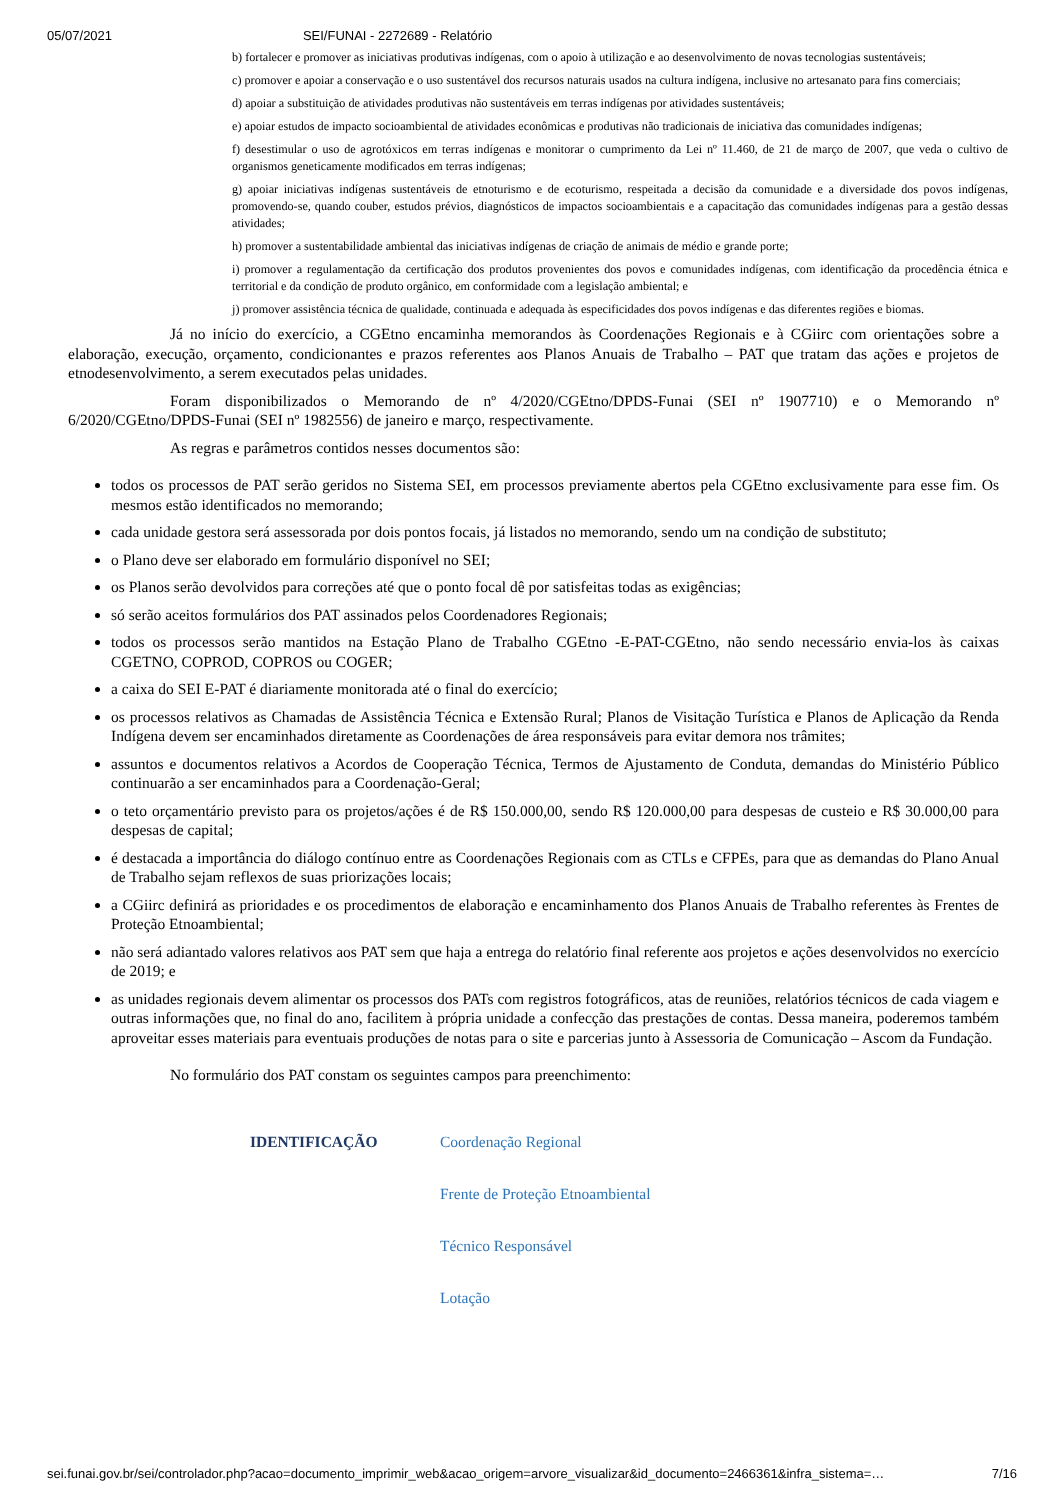05/07/2021 SEI/FUNAI - 2272689 - Relatório
b) fortalecer e promover as iniciativas produtivas indígenas, com o apoio à utilização e ao desenvolvimento de novas tecnologias sustentáveis;
c) promover e apoiar a conservação e o uso sustentável dos recursos naturais usados na cultura indígena, inclusive no artesanato para fins comerciais;
d) apoiar a substituição de atividades produtivas não sustentáveis em terras indígenas por atividades sustentáveis;
e) apoiar estudos de impacto socioambiental de atividades econômicas e produtivas não tradicionais de iniciativa das comunidades indígenas;
f) desestimular o uso de agrotóxicos em terras indígenas e monitorar o cumprimento da Lei nº 11.460, de 21 de março de 2007, que veda o cultivo de organismos geneticamente modificados em terras indígenas;
g) apoiar iniciativas indígenas sustentáveis de etnoturismo e de ecoturismo, respeitada a decisão da comunidade e a diversidade dos povos indígenas, promovendo-se, quando couber, estudos prévios, diagnósticos de impactos socioambientais e a capacitação das comunidades indígenas para a gestão dessas atividades;
h) promover a sustentabilidade ambiental das iniciativas indígenas de criação de animais de médio e grande porte;
i) promover a regulamentação da certificação dos produtos provenientes dos povos e comunidades indígenas, com identificação da procedência étnica e territorial e da condição de produto orgânico, em conformidade com a legislação ambiental; e
j) promover assistência técnica de qualidade, continuada e adequada às especificidades dos povos indígenas e das diferentes regiões e biomas.
Já no início do exercício, a CGEtno encaminha memorandos às Coordenações Regionais e à CGiirc com orientações sobre a elaboração, execução, orçamento, condicionantes e prazos referentes aos Planos Anuais de Trabalho – PAT que tratam das ações e projetos de etnodesenvolvimento, a serem executados pelas unidades.
Foram disponibilizados o Memorando de nº 4/2020/CGEtno/DPDS-Funai (SEI nº 1907710) e o Memorando nº 6/2020/CGEtno/DPDS-Funai (SEI nº 1982556) de janeiro e março, respectivamente.
As regras e parâmetros contidos nesses documentos são:
todos os processos de PAT serão geridos no Sistema SEI, em processos previamente abertos pela CGEtno exclusivamente para esse fim. Os mesmos estão identificados no memorando;
cada unidade gestora será assessorada por dois pontos focais, já listados no memorando, sendo um na condição de substituto;
o Plano deve ser elaborado em formulário disponível no SEI;
os Planos serão devolvidos para correções até que o ponto focal dê por satisfeitas todas as exigências;
só serão aceitos formulários dos PAT assinados pelos Coordenadores Regionais;
todos os processos serão mantidos na Estação Plano de Trabalho CGEtno -E-PAT-CGEtno, não sendo necessário envia-los às caixas CGETNO, COPROD, COPROS ou COGER;
a caixa do SEI E-PAT é diariamente monitorada até o final do exercício;
os processos relativos as Chamadas de Assistência Técnica e Extensão Rural; Planos de Visitação Turística e Planos de Aplicação da Renda Indígena devem ser encaminhados diretamente as Coordenações de área responsáveis para evitar demora nos trâmites;
assuntos e documentos relativos a Acordos de Cooperação Técnica, Termos de Ajustamento de Conduta, demandas do Ministério Público continuarão a ser encaminhados para a Coordenação-Geral;
o teto orçamentário previsto para os projetos/ações é de R$ 150.000,00, sendo R$ 120.000,00 para despesas de custeio e R$ 30.000,00 para despesas de capital;
é destacada a importância do diálogo contínuo entre as Coordenações Regionais com as CTLs e CFPEs, para que as demandas do Plano Anual de Trabalho sejam reflexos de suas priorizações locais;
a CGiirc definirá as prioridades e os procedimentos de elaboração e encaminhamento dos Planos Anuais de Trabalho referentes às Frentes de Proteção Etnoambiental;
não será adiantado valores relativos aos PAT sem que haja a entrega do relatório final referente aos projetos e ações desenvolvidos no exercício de 2019; e
as unidades regionais devem alimentar os processos dos PATs com registros fotográficos, atas de reuniões, relatórios técnicos de cada viagem e outras informações que, no final do ano, facilitem à própria unidade a confecção das prestações de contas. Dessa maneira, poderemos também aproveitar esses materiais para eventuais produções de notas para o site e parcerias junto à Assessoria de Comunicação – Ascom da Fundação.
No formulário dos PAT constam os seguintes campos para preenchimento:
| IDENTIFICAÇÃO | Coordenação Regional |
| | Frente de Proteção Etnoambiental |
| | Técnico Responsável |
| | Lotação |
sei.funai.gov.br/sei/controlador.php?acao=documento_imprimir_web&acao_origem=arvore_visualizar&id_documento=2466361&infra_sistema=… 7/16